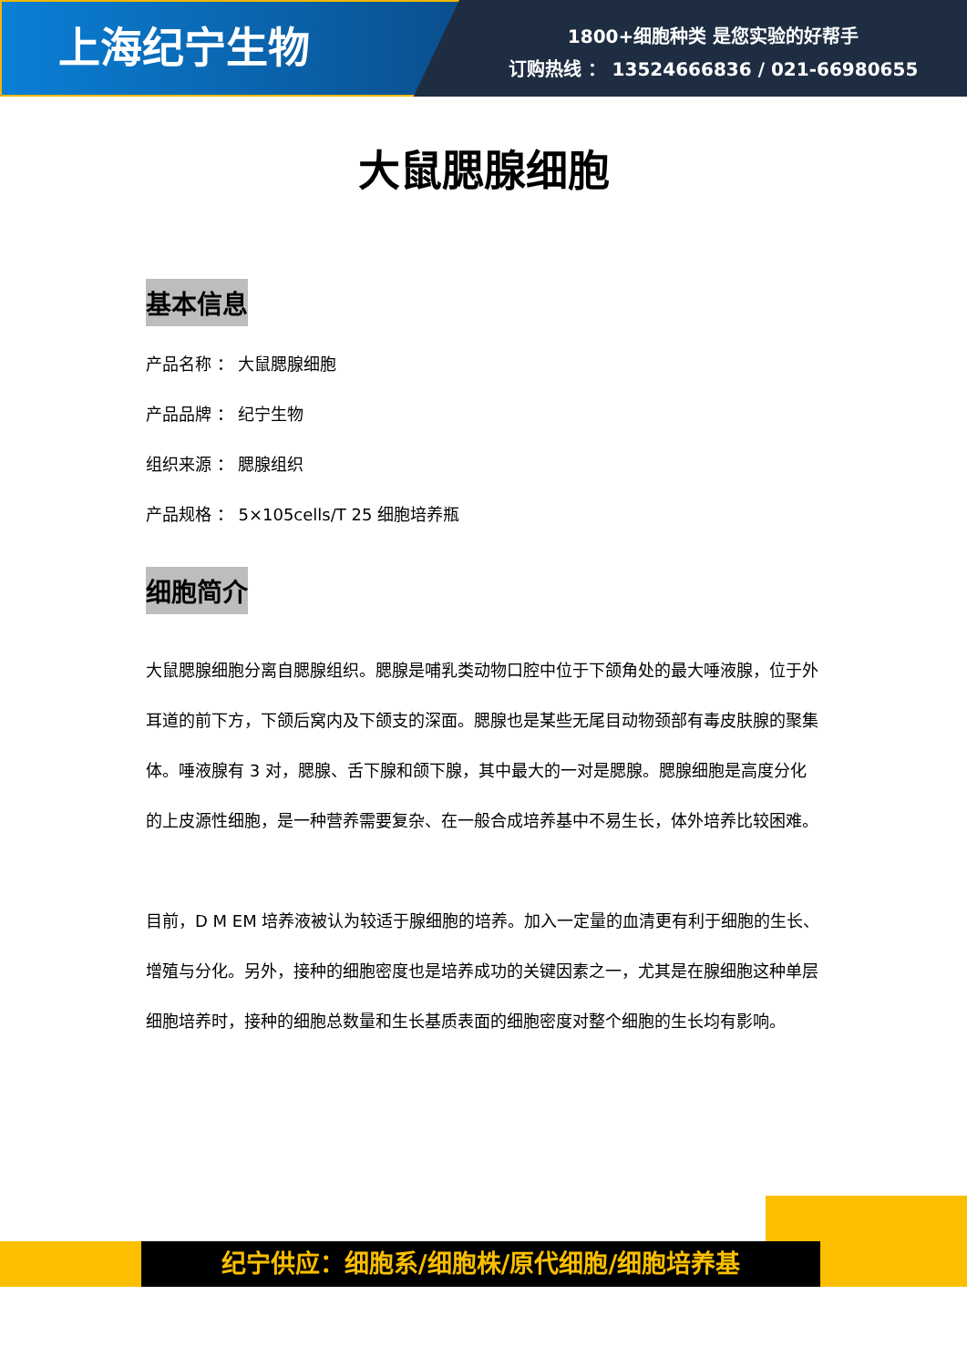上海纪宁生物
1800+细胞种类 是您实验的好帮手
订购热线 ： 13524666836 / 021-66980655
大鼠腮腺细胞
基本信息
产品名称 ： 大鼠腮腺细胞
产品品牌 ： 纪宁生物
组织来源 ： 腮腺组织
产品规格 ： 5×105cells/T 25 细胞培养瓶
细胞简介
大鼠腮腺细胞分离自腮腺组织。腮腺是哺乳类动物口腔中位于下颌角处的最大唾液腺，位于外耳道的前下方，下颌后窝内及下颌支的深面。腮腺也是某些无尾目动物颈部有毒皮肤腺的聚集体。唾液腺有 3 对，腮腺、舌下腺和颌下腺，其中最大的一对是腮腺。腮腺细胞是高度分化的上皮源性细胞，是一种营养需要复杂、在一般合成培养基中不易生长，体外培养比较困难。
目前，D M EM 培养液被认为较适于腺细胞的培养。加入一定量的血清更有利于细胞的生长、增殖与分化。另外，接种的细胞密度也是培养成功的关键因素之一，尤其是在腺细胞这种单层细胞培养时，接种的细胞总数量和生长基质表面的细胞密度对整个细胞的生长均有影响。
纪宁供应：细胞系/细胞株/原代细胞/细胞培养基